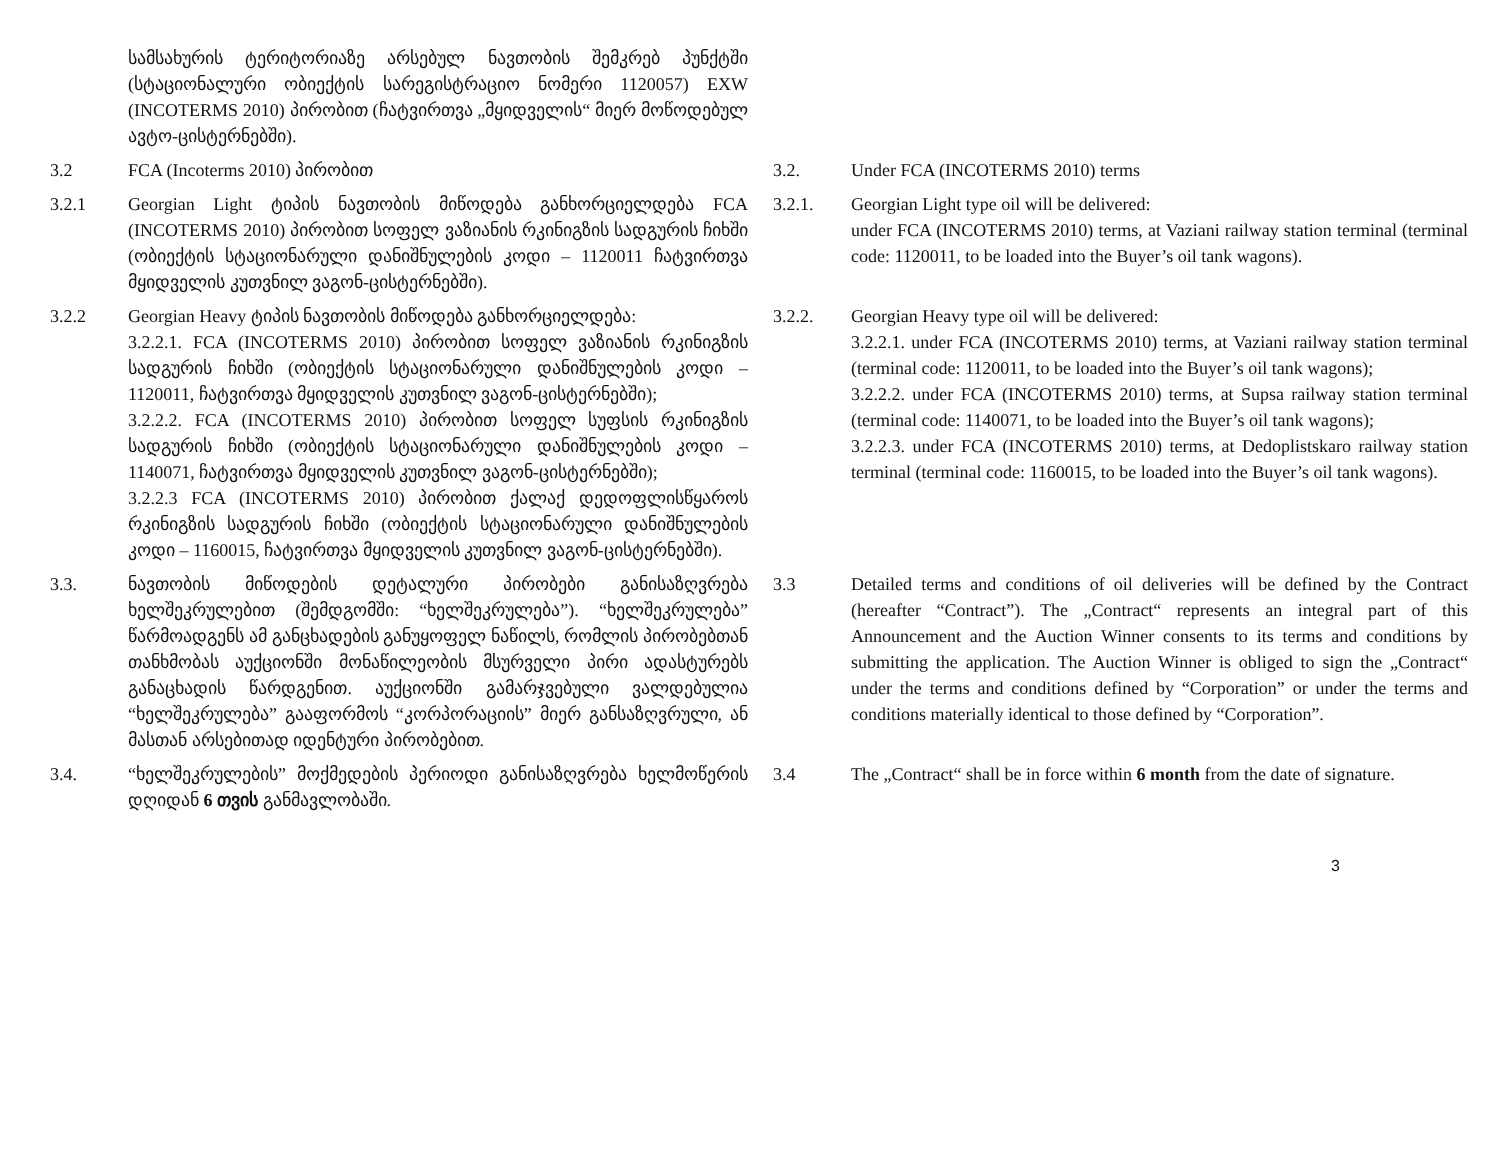სამსახურის ტერიტორიაზე არსებულ ნავთობის შემკრებ პუნქტში (სტაციონალური ობიექტის სარეგისტრაციო ნომერი 1120057) EXW (INCOTERMS 2010) პირობით (ჩატვირთვა „მყიდველის“ მიერ მოწოდებულ ავტო-ცისტერნებში).
3.2 FCA (Incoterms 2010) პირობით 3.2. Under FCA (INCOTERMS 2010) terms
3.2.1 Georgian Light ტიპის ნავთობის მიწოდება განხორციელდება FCA (INCOTERMS 2010) პირობით სოფელ ვაზიანის რკინიგზის სადგურის ჩიხში (ობიექტის სტაციონარული დანიშნულების კოდი – 1120011 ჩატვირთვა მყიდველის კუთვნილ ვაგონ-ცისტერნებში).
3.2.1. Georgian Light type oil will be delivered:
under FCA (INCOTERMS 2010) terms, at Vaziani railway station terminal (terminal code: 1120011, to be loaded into the Buyer’s oil tank wagons).
3.2.2 Georgian Heavy ტიპის ნავთობის მიწოდება განხორციელდება:
3.2.2.1. FCA (INCOTERMS 2010) პირობით სოფელ ვაზიანის რკინიგზის სადგურის ჩიხში (ობიექტის სტაციონარული დანიშნულების კოდი – 1120011, ჩატვირთვა მყიდველის კუთვნილ ვაგონ-ცისტერნებში);
3.2.2.2. FCA (INCOTERMS 2010) პირობით სოფელ სუფსის რკინიგზის სადგურის ჩიხში (ობიექტის სტაციონარული დანიშნულების კოდი – 1140071, ჩატვირთვა მყიდველის კუთვნილ ვაგონ-ცისტერნებში);
3.2.2.3 FCA (INCOTERMS 2010) პირობით ქალაქ დედოფლისწყაროს რკინიგზის სადგურის ჩიხში (ობიექტის სტაციონარული დანიშნულების კოდი – 1160015, ჩატვირთვა მყიდველის კუთვნილ ვაგონ-ცისტერნებში).
3.2.2. Georgian Heavy type oil will be delivered:
3.2.2.1. under FCA (INCOTERMS 2010) terms, at Vaziani railway station terminal (terminal code: 1120011, to be loaded into the Buyer’s oil tank wagons);
3.2.2.2. under FCA (INCOTERMS 2010) terms, at Supsa railway station terminal (terminal code: 1140071, to be loaded into the Buyer’s oil tank wagons);
3.2.2.3. under FCA (INCOTERMS 2010) terms, at Dedoplistskaro railway station terminal (terminal code: 1160015, to be loaded into the Buyer’s oil tank wagons).
3.3. ნავთობის მიწოდების დეტალური პირობები განისაზღვრება ხელშეკრულებით (შემდგომში: “ხელშეკრულება”). “ხელშეკრულება” წარმოადგენს ამ განცხადების განუყოფელ ნაწილს, რომლის პირობებთან თანხმობას აუქციონში მონაწილეობის მსურველი პირი ადასტურებს განაცხადის წარდგენით. აუქციონში გამარჯვებული ვალდებულია “ხელშეკრულება” გააფორმოს “კორპორაციის” მიერ განსაზღვრული, ან მასთან არსებითად იდენტური პირობებით.
3.3 Detailed terms and conditions of oil deliveries will be defined by the Contract (hereafter “Contract”). The „Contract“ represents an integral part of this Announcement and the Auction Winner consents to its terms and conditions by submitting the application. The Auction Winner is obliged to sign the „Contract“ under the terms and conditions defined by “Corporation” or under the terms and conditions materially identical to those defined by “Corporation”.
3.4. “ხელშეკრულების” მოქმედების პერიოდი განისაზღვრება ხელმოწერის დღიდან 6 თვის განმავლობაში.
3.4 The „Contract“ shall be in force within 6 month from the date of signature.
3